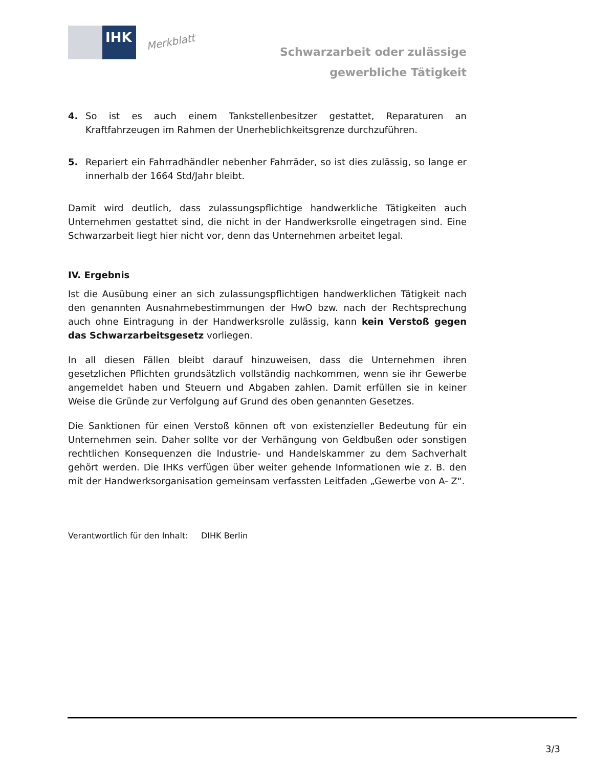IHK
Merkblatt
Schwarzarbeit oder zulässige
gewerbliche Tätigkeit
4. So ist es auch einem Tankstellenbesitzer gestattet, Reparaturen an Kraftfahrzeugen im Rahmen der Unerheblichkeitsgrenze durchzuführen.
5. Repariert ein Fahrradhändler nebenher Fahrräder, so ist dies zulässig, so lange er innerhalb der 1664 Std/Jahr bleibt.
Damit wird deutlich, dass zulassungspflichtige handwerkliche Tätigkeiten auch Unternehmen gestattet sind, die nicht in der Handwerksrolle eingetragen sind. Eine Schwarzarbeit liegt hier nicht vor, denn das Unternehmen arbeitet legal.
IV. Ergebnis
Ist die Ausübung einer an sich zulassungspflichtigen handwerklichen Tätigkeit nach den genannten Ausnahmebestimmungen der HwO bzw. nach der Rechtsprechung auch ohne Eintragung in der Handwerksrolle zulässig, kann kein Verstoß gegen das Schwarzarbeitsgesetz vorliegen.
In all diesen Fällen bleibt darauf hinzuweisen, dass die Unternehmen ihren gesetzlichen Pflichten grundsätzlich vollständig nachkommen, wenn sie ihr Gewerbe angemeldet haben und Steuern und Abgaben zahlen. Damit erfüllen sie in keiner Weise die Gründe zur Verfolgung auf Grund des oben genannten Gesetzes.
Die Sanktionen für einen Verstoß können oft von existenzieller Bedeutung für ein Unternehmen sein. Daher sollte vor der Verhängung von Geldbußen oder sonstigen rechtlichen Konsequenzen die Industrie- und Handelskammer zu dem Sachverhalt gehört werden. Die IHKs verfügen über weiter gehende Informationen wie z. B. den mit der Handwerksorganisation gemeinsam verfassten Leitfaden „Gewerbe von A- Z“.
Verantwortlich für den Inhalt: DIHK Berlin
3/3